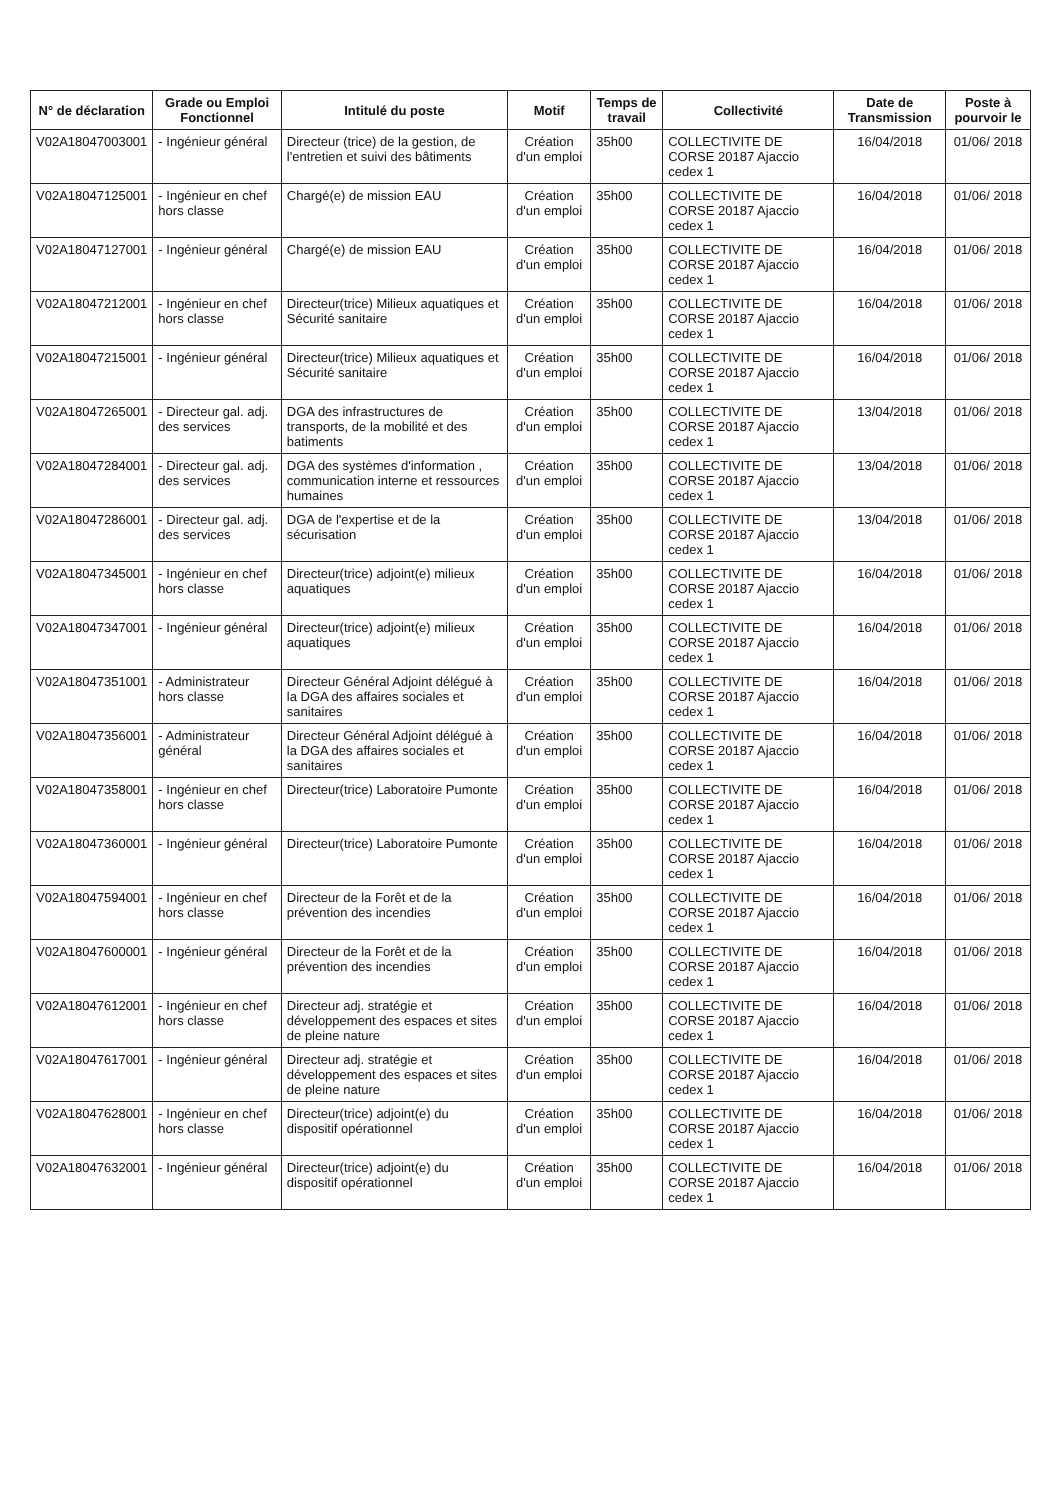| N° de déclaration | Grade ou Emploi Fonctionnel | Intitulé du poste | Motif | Temps de travail | Collectivité | Date de Transmission | Poste à pourvoir le |
| --- | --- | --- | --- | --- | --- | --- | --- |
| V02A18047003001 | - Ingénieur général | Directeur (trice) de la gestion, de l'entretien et suivi des bâtiments | Création d'un emploi | 35h00 | COLLECTIVITE DE CORSE 20187 Ajaccio cedex 1 | 16/04/2018 | 01/06/ 2018 |
| V02A18047125001 | - Ingénieur en chef hors classe | Chargé(e) de mission EAU | Création d'un emploi | 35h00 | COLLECTIVITE DE CORSE 20187 Ajaccio cedex 1 | 16/04/2018 | 01/06/ 2018 |
| V02A18047127001 | - Ingénieur général | Chargé(e) de mission EAU | Création d'un emploi | 35h00 | COLLECTIVITE DE CORSE 20187 Ajaccio cedex 1 | 16/04/2018 | 01/06/ 2018 |
| V02A18047212001 | - Ingénieur en chef hors classe | Directeur(trice) Milieux aquatiques et Sécurité sanitaire | Création d'un emploi | 35h00 | COLLECTIVITE DE CORSE 20187 Ajaccio cedex 1 | 16/04/2018 | 01/06/ 2018 |
| V02A18047215001 | - Ingénieur général | Directeur(trice) Milieux aquatiques et Sécurité sanitaire | Création d'un emploi | 35h00 | COLLECTIVITE DE CORSE 20187 Ajaccio cedex 1 | 16/04/2018 | 01/06/ 2018 |
| V02A18047265001 | - Directeur gal. adj. des services | DGA des infrastructures de transports, de la mobilité et des batiments | Création d'un emploi | 35h00 | COLLECTIVITE DE CORSE 20187 Ajaccio cedex 1 | 13/04/2018 | 01/06/ 2018 |
| V02A18047284001 | - Directeur gal. adj. des services | DGA des systèmes d'information , communication interne et ressources humaines | Création d'un emploi | 35h00 | COLLECTIVITE DE CORSE 20187 Ajaccio cedex 1 | 13/04/2018 | 01/06/ 2018 |
| V02A18047286001 | - Directeur gal. adj. des services | DGA de l'expertise et de la sécurisation | Création d'un emploi | 35h00 | COLLECTIVITE DE CORSE 20187 Ajaccio cedex 1 | 13/04/2018 | 01/06/ 2018 |
| V02A18047345001 | - Ingénieur en chef hors classe | Directeur(trice) adjoint(e) milieux aquatiques | Création d'un emploi | 35h00 | COLLECTIVITE DE CORSE 20187 Ajaccio cedex 1 | 16/04/2018 | 01/06/ 2018 |
| V02A18047347001 | - Ingénieur général | Directeur(trice) adjoint(e) milieux aquatiques | Création d'un emploi | 35h00 | COLLECTIVITE DE CORSE 20187 Ajaccio cedex 1 | 16/04/2018 | 01/06/ 2018 |
| V02A18047351001 | - Administrateur hors classe | Directeur Général Adjoint délégué à la DGA des affaires sociales et sanitaires | Création d'un emploi | 35h00 | COLLECTIVITE DE CORSE 20187 Ajaccio cedex 1 | 16/04/2018 | 01/06/ 2018 |
| V02A18047356001 | - Administrateur général | Directeur Général Adjoint délégué à la DGA des affaires sociales et sanitaires | Création d'un emploi | 35h00 | COLLECTIVITE DE CORSE 20187 Ajaccio cedex 1 | 16/04/2018 | 01/06/ 2018 |
| V02A18047358001 | - Ingénieur en chef hors classe | Directeur(trice) Laboratoire Pumonte | Création d'un emploi | 35h00 | COLLECTIVITE DE CORSE 20187 Ajaccio cedex 1 | 16/04/2018 | 01/06/ 2018 |
| V02A18047360001 | - Ingénieur général | Directeur(trice) Laboratoire Pumonte | Création d'un emploi | 35h00 | COLLECTIVITE DE CORSE 20187 Ajaccio cedex 1 | 16/04/2018 | 01/06/ 2018 |
| V02A18047594001 | - Ingénieur en chef hors classe | Directeur de la Forêt et de la prévention des incendies | Création d'un emploi | 35h00 | COLLECTIVITE DE CORSE 20187 Ajaccio cedex 1 | 16/04/2018 | 01/06/ 2018 |
| V02A18047600001 | - Ingénieur général | Directeur de la Forêt et de la prévention des incendies | Création d'un emploi | 35h00 | COLLECTIVITE DE CORSE 20187 Ajaccio cedex 1 | 16/04/2018 | 01/06/ 2018 |
| V02A18047612001 | - Ingénieur en chef hors classe | Directeur adj. stratégie et développement des espaces et sites de pleine nature | Création d'un emploi | 35h00 | COLLECTIVITE DE CORSE 20187 Ajaccio cedex 1 | 16/04/2018 | 01/06/ 2018 |
| V02A18047617001 | - Ingénieur général | Directeur adj. stratégie et développement des espaces et sites de pleine nature | Création d'un emploi | 35h00 | COLLECTIVITE DE CORSE 20187 Ajaccio cedex 1 | 16/04/2018 | 01/06/ 2018 |
| V02A18047628001 | - Ingénieur en chef hors classe | Directeur(trice) adjoint(e) du dispositif opérationnel | Création d'un emploi | 35h00 | COLLECTIVITE DE CORSE 20187 Ajaccio cedex 1 | 16/04/2018 | 01/06/ 2018 |
| V02A18047632001 | - Ingénieur général | Directeur(trice) adjoint(e) du dispositif opérationnel | Création d'un emploi | 35h00 | COLLECTIVITE DE CORSE 20187 Ajaccio cedex 1 | 16/04/2018 | 01/06/ 2018 |